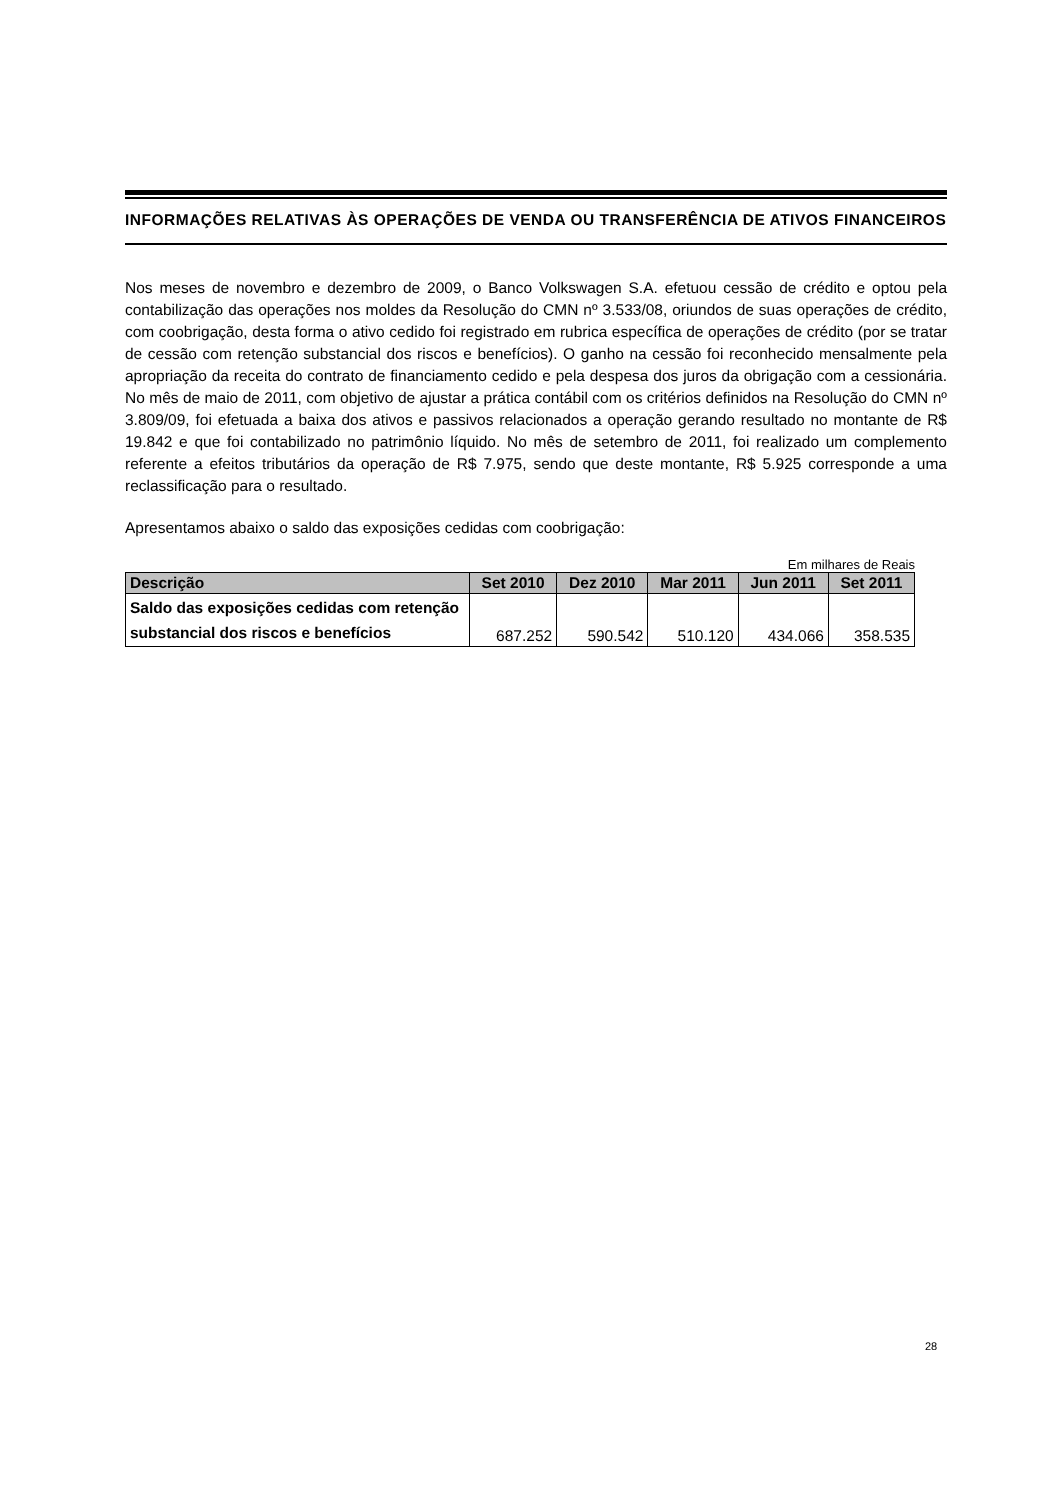INFORMAÇÕES RELATIVAS ÀS OPERAÇÕES DE VENDA OU TRANSFERÊNCIA DE ATIVOS FINANCEIROS
Nos meses de novembro e dezembro de 2009, o Banco Volkswagen S.A. efetuou cessão de crédito e optou pela contabilização das operações nos moldes da Resolução do CMN nº 3.533/08, oriundos de suas operações de crédito, com coobrigação, desta forma o ativo cedido foi registrado em rubrica específica de operações de crédito (por se tratar de cessão com retenção substancial dos riscos e benefícios). O ganho na cessão foi reconhecido mensalmente pela apropriação da receita do contrato de financiamento cedido e pela despesa dos juros da obrigação com a cessionária. No mês de maio de 2011, com objetivo de ajustar a prática contábil com os critérios definidos na Resolução do CMN nº 3.809/09, foi efetuada a baixa dos ativos e passivos relacionados a operação gerando resultado no montante de R$ 19.842 e que foi contabilizado no patrimônio líquido. No mês de setembro de 2011, foi realizado um complemento referente a efeitos tributários da operação de R$ 7.975, sendo que deste montante, R$ 5.925 corresponde a uma reclassificação para o resultado.
Apresentamos abaixo o saldo das exposições cedidas com coobrigação:
Em milhares de Reais
| Descrição | Set 2010 | Dez 2010 | Mar 2011 | Jun 2011 | Set 2011 |
| --- | --- | --- | --- | --- | --- |
| Saldo das exposições cedidas com retenção substancial dos riscos e benefícios | 687.252 | 590.542 | 510.120 | 434.066 | 358.535 |
28